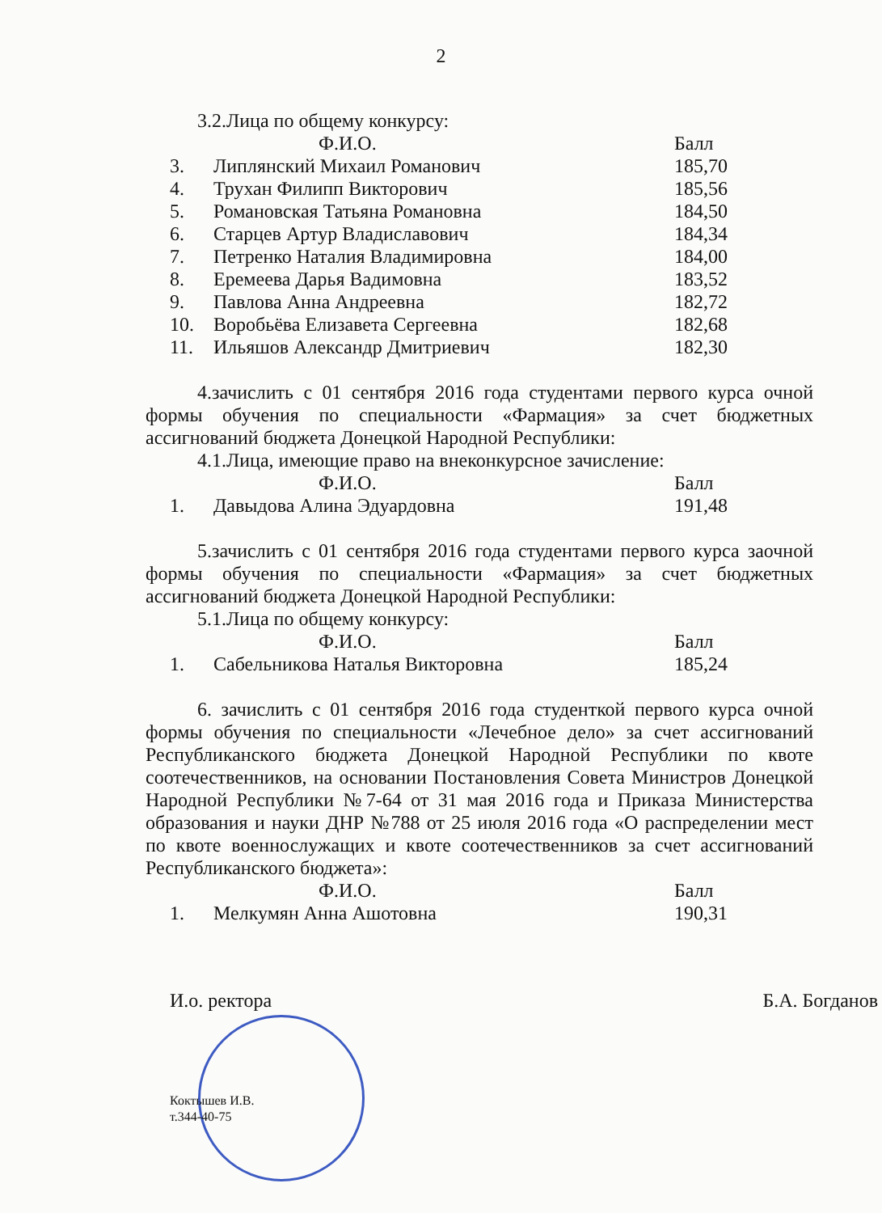2
3.2.Лица по общему конкурсу:
| | Ф.И.О. | Балл |
| 3. | Липлянский Михаил Романович | 185,70 |
| 4. | Трухан Филипп Викторович | 185,56 |
| 5. | Романовская Татьяна Романовна | 184,50 |
| 6. | Старцев Артур Владиславович | 184,34 |
| 7. | Петренко Наталия Владимировна | 184,00 |
| 8. | Еремеева Дарья Вадимовна | 183,52 |
| 9. | Павлова Анна Андреевна | 182,72 |
| 10. | Воробьёва Елизавета Сергеевна | 182,68 |
| 11. | Ильяшов Александр Дмитриевич | 182,30 |
4.зачислить с 01 сентября 2016 года студентами первого курса очной формы обучения по специальности «Фармация» за счет бюджетных ассигнований бюджета Донецкой Народной Республики:
4.1.Лица, имеющие право на внеконкурсное зачисление:
| | Ф.И.О. | Балл |
| 1. | Давыдова Алина Эдуардовна | 191,48 |
5.зачислить с 01 сентября 2016 года студентами первого курса заочной формы обучения по специальности «Фармация» за счет бюджетных ассигнований бюджета Донецкой Народной Республики:
5.1.Лица по общему конкурсу:
| | Ф.И.О. | Балл |
| 1. | Сабельникова Наталья Викторовна | 185,24 |
6. зачислить с 01 сентября 2016 года студенткой первого курса очной формы обучения по специальности «Лечебное дело» за счет ассигнований Республиканского бюджета Донецкой Народной Республики по квоте соотечественников, на основании Постановления Совета Министров Донецкой Народной Республики №7-64 от 31 мая 2016 года и Приказа Министерства образования и науки ДНР №788 от 25 июля 2016 года «О распределении мест по квоте военнослужащих и квоте соотечественников за счет ассигнований Республиканского бюджета»:
| | Ф.И.О. | Балл |
| 1. | Мелкумян Анна Ашотовна | 190,31 |
И.о. ректора Б.А. Богданов
Коктышев И.В.
т.344-40-75